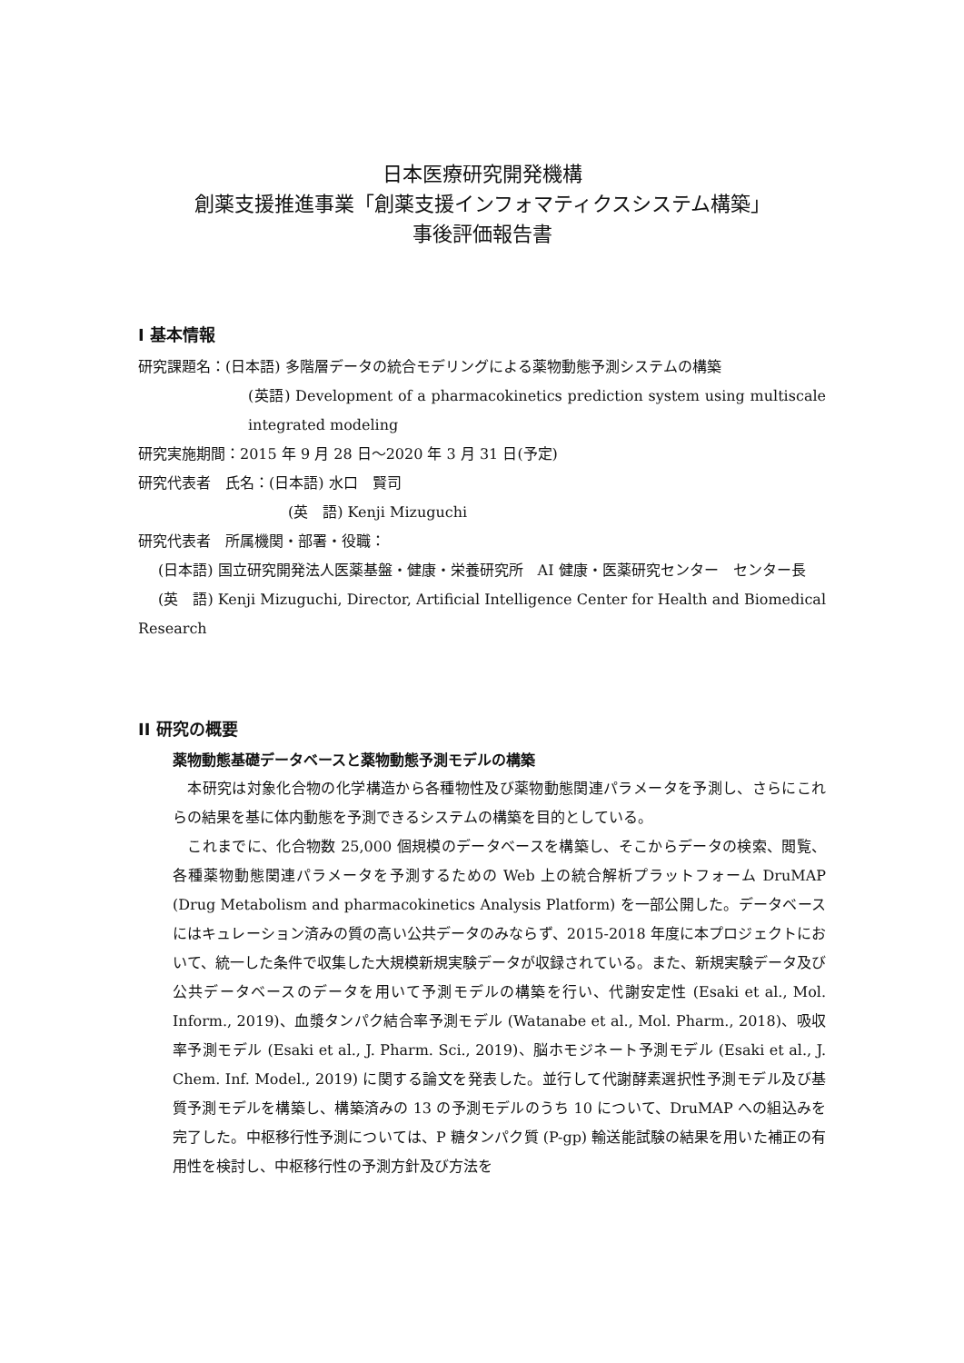日本医療研究開発機構
創薬支援推進事業「創薬支援インフォマティクスシステム構築」
事後評価報告書
I 基本情報
研究課題名：(日本語) 多階層データの統合モデリングによる薬物動態予測システムの構築
(英語) Development of a pharmacokinetics prediction system using multiscale integrated modeling
研究実施期間：2015 年 9 月 28 日～2020 年 3 月 31 日(予定)
研究代表者　氏名：(日本語) 水口　賢司
(英　語) Kenji Mizuguchi
研究代表者　所属機関・部署・役職：
(日本語) 国立研究開発法人医薬基盤・健康・栄養研究所　AI 健康・医薬研究センター　センター長
(英　語) Kenji Mizuguchi, Director, Artificial Intelligence Center for Health and Biomedical Research
II 研究の概要
薬物動態基礎データベースと薬物動態予測モデルの構築
　本研究は対象化合物の化学構造から各種物性及び薬物動態関連パラメータを予測し、さらにこれらの結果を基に体内動態を予測できるシステムの構築を目的としている。
　これまでに、化合物数 25,000 個規模のデータベースを構築し、そこからデータの検索、閲覧、各種薬物動態関連パラメータを予測するための Web 上の統合解析プラットフォーム DruMAP (Drug Metabolism and pharmacokinetics Analysis Platform) を一部公開した。データベースにはキュレーション済みの質の高い公共データのみならず、2015-2018 年度に本プロジェクトにおいて、統一した条件で収集した大規模新規実験データが収録されている。また、新規実験データ及び公共データベースのデータを用いて予測モデルの構築を行い、代謝安定性 (Esaki et al., Mol. Inform., 2019)、血漿タンパク結合率予測モデル (Watanabe et al., Mol. Pharm., 2018)、吸収率予測モデル (Esaki et al., J. Pharm. Sci., 2019)、脳ホモジネート予測モデル (Esaki et al., J. Chem. Inf. Model., 2019) に関する論文を発表した。並行して代謝酵素選択性予測モデル及び基質予測モデルを構築し、構築済みの 13 の予測モデルのうち 10 について、DruMAP への組込みを完了した。中枢移行性予測については、P 糖タンパク質 (P-gp) 輸送能試験の結果を用いた補正の有用性を検討し、中枢移行性の予測方針及び方法を